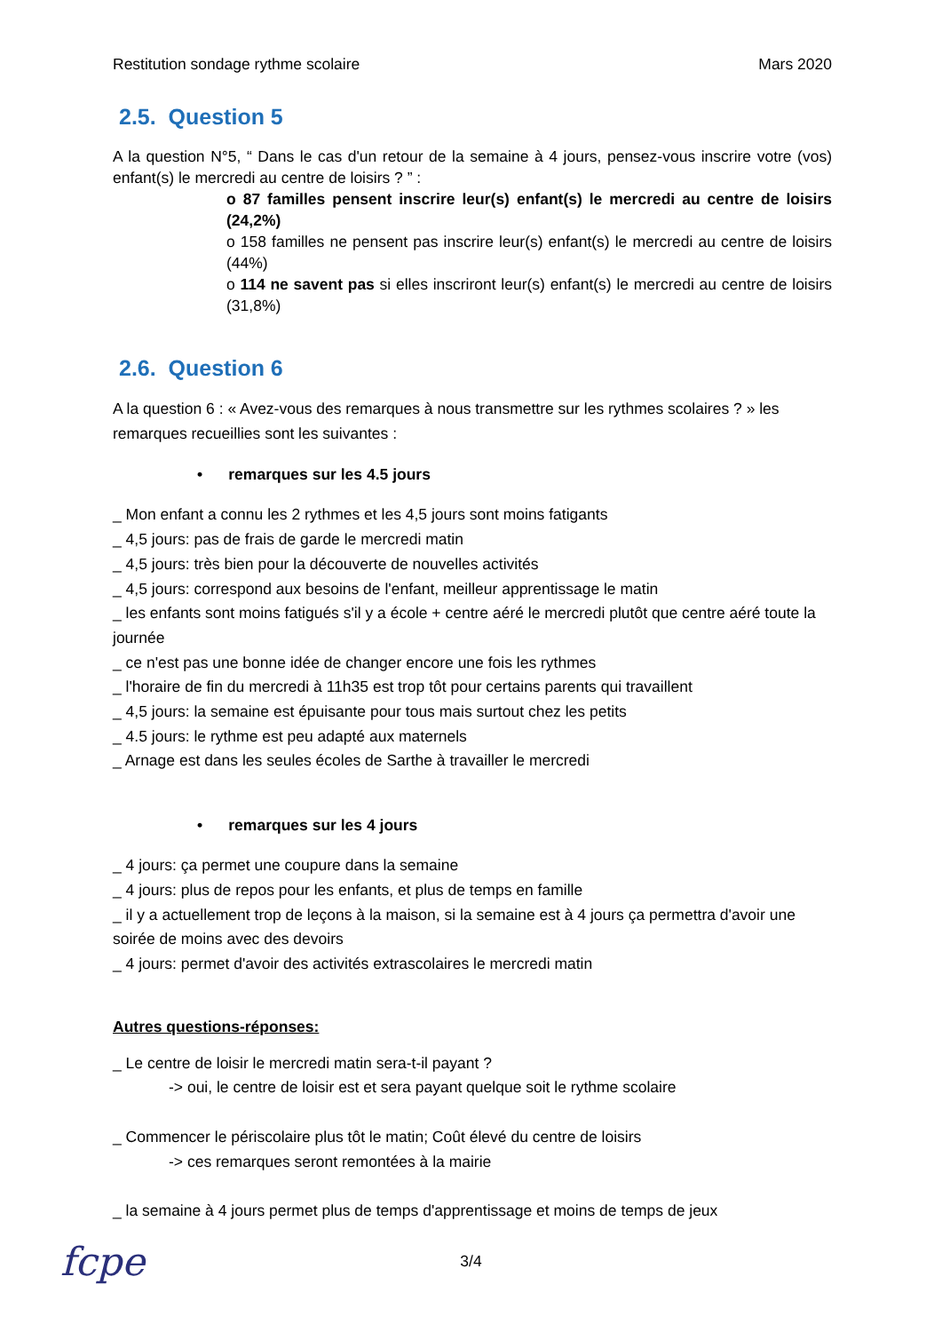Restitution sondage rythme scolaire Mars 2020
2.5. Question 5
A la question N°5, “ Dans le cas d'un retour de la semaine à 4 jours, pensez-vous inscrire votre (vos) enfant(s) le mercredi au centre de loisirs ? ” :
o 87 familles pensent inscrire leur(s) enfant(s) le mercredi au centre de loisirs (24,2%)
o 158 familles ne pensent pas inscrire leur(s) enfant(s) le mercredi au centre de loisirs (44%)
o 114 ne savent pas si elles inscriront leur(s) enfant(s) le mercredi au centre de loisirs (31,8%)
2.6. Question 6
A la question 6 : « Avez-vous des remarques à nous transmettre sur les rythmes scolaires ? » les remarques recueillies sont les suivantes :
• remarques sur les 4.5 jours
_ Mon enfant a connu les 2 rythmes et les 4,5 jours sont moins fatigants
_ 4,5 jours: pas de frais de garde le mercredi matin
_ 4,5 jours: très bien pour la découverte de nouvelles activités
_ 4,5 jours: correspond aux besoins de l'enfant, meilleur apprentissage le matin
_ les enfants sont moins fatigués s'il y a école + centre aéré le mercredi plutôt que centre aéré toute la journée
_ ce n'est pas une bonne idée de changer encore une fois les rythmes
_ l'horaire de fin du mercredi à 11h35 est trop tôt pour certains parents qui travaillent
_ 4,5 jours: la semaine est épuisante pour tous mais surtout chez les petits
_ 4.5 jours: le rythme est peu adapté aux maternels
_ Arnage est dans les seules écoles de Sarthe à travailler le mercredi
• remarques sur les 4 jours
_ 4 jours: ça permet une coupure dans la semaine
_ 4 jours: plus de repos pour les enfants, et plus de temps en famille
_ il y a actuellement trop de leçons à la maison, si la semaine est à 4 jours ça permettra d'avoir une soirée de moins avec des devoirs
_ 4 jours: permet d'avoir des activités extrascolaires le mercredi matin
Autres questions-réponses:
_ Le centre de loisir le mercredi matin sera-t-il payant ?
-> oui, le centre de loisir est et sera payant quelque soit le rythme scolaire
_ Commencer le périscolaire plus tôt le matin; Coût élevé du centre de loisirs
-> ces remarques seront remontées à la mairie
_ la semaine à 4 jours permet plus de temps d'apprentissage et moins de temps de jeux
3/4 fcpe